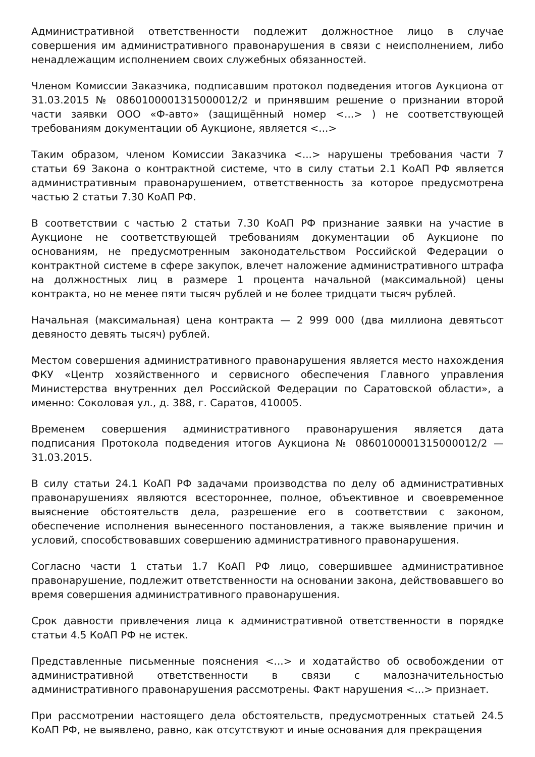Административной ответственности подлежит должностное лицо в случае совершения им административного правонарушения в связи с неисполнением, либо ненадлежащим исполнением своих служебных обязанностей.
Членом Комиссии Заказчика, подписавшим протокол подведения итогов Аукциона от 31.03.2015 № 0860100001315000012/2 и принявшим решение о признании второй части заявки ООО «Ф-авто» (защищённый номер <...> ) не соответствующей требованиям документации об Аукционе, является <...>
Таким образом, членом Комиссии Заказчика <...> нарушены требования части 7 статьи 69 Закона о контрактной системе, что в силу статьи 2.1 КоАП РФ является административным правонарушением, ответственность за которое предусмотрена частью 2 статьи 7.30 КоАП РФ.
В соответствии с частью 2 статьи 7.30 КоАП РФ признание заявки на участие в Аукционе не соответствующей требованиям документации об Аукционе по основаниям, не предусмотренным законодательством Российской Федерации о контрактной системе в сфере закупок, влечет наложение административного штрафа на должностных лиц в размере 1 процента начальной (максимальной) цены контракта, но не менее пяти тысяч рублей и не более тридцати тысяч рублей.
Начальная (максимальная) цена контракта — 2 999 000 (два миллиона девятьсот девяносто девять тысяч) рублей.
Местом совершения административного правонарушения является место нахождения ФКУ «Центр хозяйственного и сервисного обеспечения Главного управления Министерства внутренних дел Российской Федерации по Саратовской области», а именно: Соколовая ул., д. 388, г. Саратов, 410005.
Временем совершения административного правонарушения является дата подписания Протокола подведения итогов Аукциона № 0860100001315000012/2 — 31.03.2015.
В силу статьи 24.1 КоАП РФ задачами производства по делу об административных правонарушениях являются всестороннее, полное, объективное и своевременное выяснение обстоятельств дела, разрешение его в соответствии с законом, обеспечение исполнения вынесенного постановления, а также выявление причин и условий, способствовавших совершению административного правонарушения.
Согласно части 1 статьи 1.7 КоАП РФ лицо, совершившее административное правонарушение, подлежит ответственности на основании закона, действовавшего во время совершения административного правонарушения.
Срок давности привлечения лица к административной ответственности в порядке статьи 4.5 КоАП РФ не истек.
Представленные письменные пояснения <...> и ходатайство об освобождении от административной ответственности в связи с малозначительностью административного правонарушения рассмотрены. Факт нарушения <...> признает.
При рассмотрении настоящего дела обстоятельств, предусмотренных статьей 24.5 КоАП РФ, не выявлено, равно, как отсутствуют и иные основания для прекращения